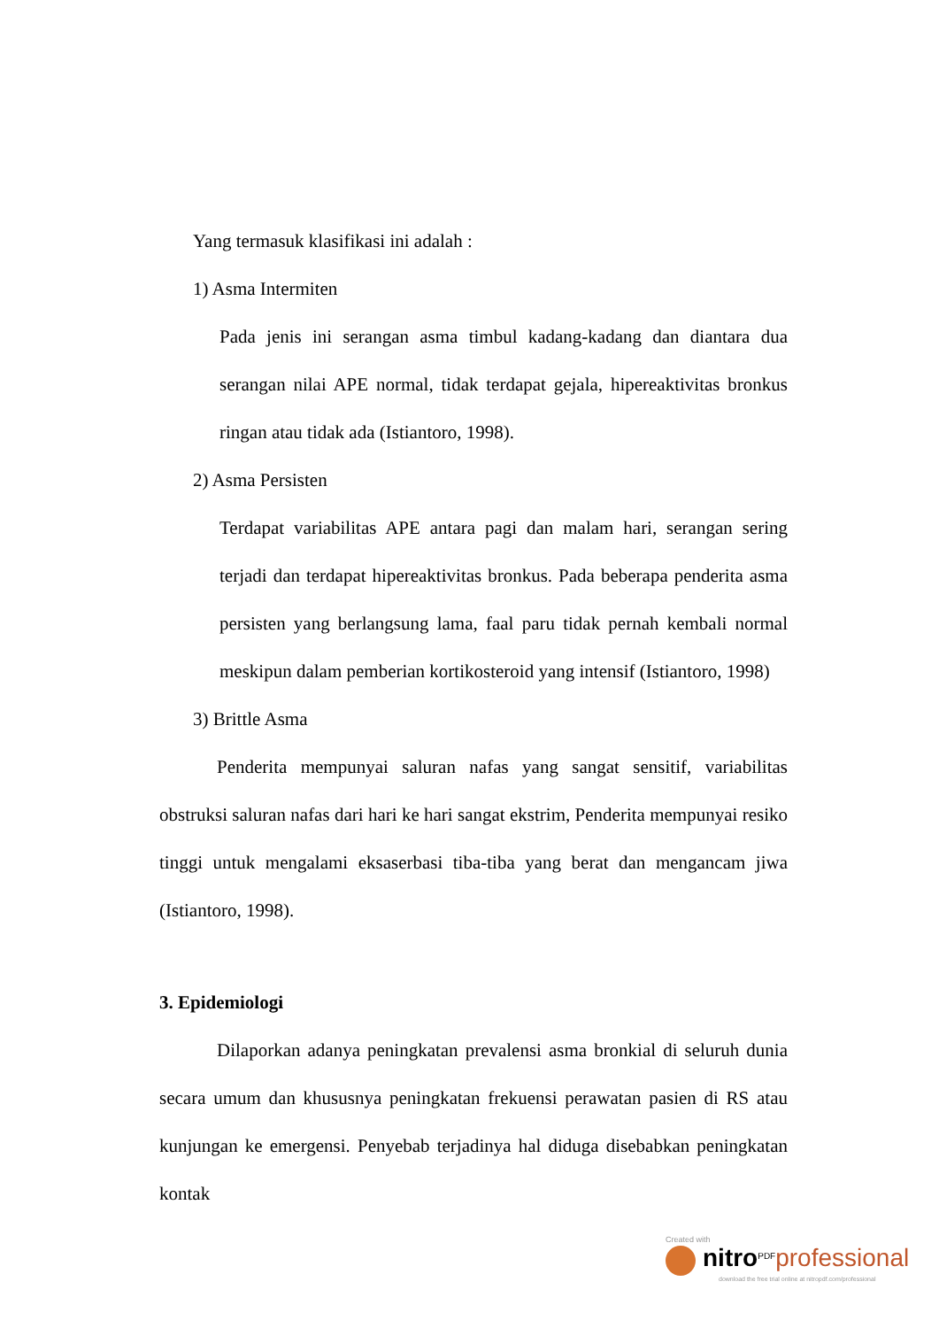Yang termasuk klasifikasi ini adalah :
1) Asma Intermiten
Pada jenis ini serangan asma timbul kadang-kadang dan diantara dua serangan nilai APE normal, tidak terdapat gejala, hipereaktivitas bronkus ringan atau tidak ada (Istiantoro, 1998).
2) Asma Persisten
Terdapat variabilitas APE antara pagi dan malam hari, serangan sering terjadi dan terdapat hipereaktivitas bronkus. Pada beberapa penderita asma persisten yang berlangsung lama, faal paru tidak pernah kembali normal meskipun dalam pemberian kortikosteroid yang intensif (Istiantoro, 1998)
3) Brittle Asma
Penderita mempunyai saluran nafas yang sangat sensitif, variabilitas obstruksi saluran nafas dari hari ke hari sangat ekstrim, Penderita mempunyai resiko tinggi untuk mengalami eksaserbasi tiba-tiba yang berat dan mengancam jiwa (Istiantoro, 1998).
3. Epidemiologi
Dilaporkan adanya peningkatan prevalensi asma bronkial di seluruh dunia secara umum dan khususnya peningkatan frekuensi perawatan pasien di RS atau kunjungan ke emergensi. Penyebab terjadinya hal diduga disebabkan peningkatan kontak
Created with
nitro<sup>PDF</sup>professional
download the free trial online at nitropdf.com/professional